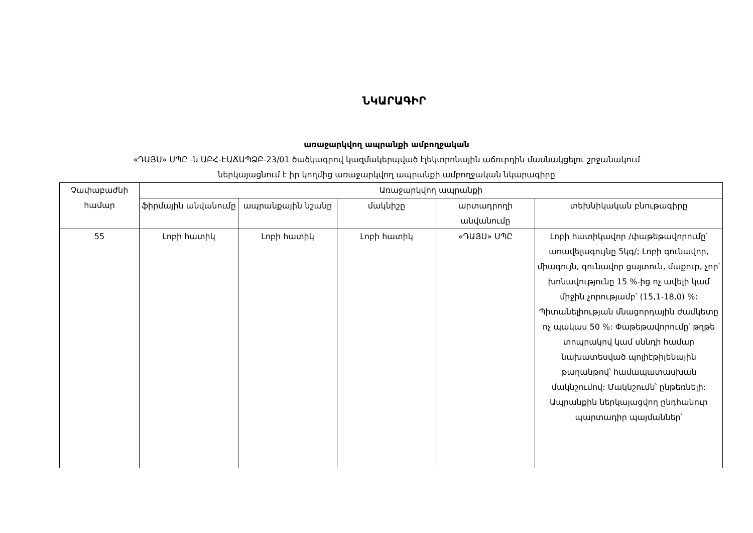ՆԿԱՐԱԳԻՐ
առաջարկվող ապրանքի ամբողջական
«ԴԱՅՍ» ՍՊԸ -ն ԱԲՀ-ԷԱՃԱՊՁԲ-23/01 ծածկագրով կազմակերպված էլեկտրոնային աճուրդին մասնակցելու շրջանակում
ներկայացնում է իր կողմից առաջարկվող ապրանքի ամբողջական նկարագիրը
| Չափաբաժնի համար | Առաջարկվող ապրանքի | | | | |
| --- | --- | --- | --- | --- | --- |
| | ֆիրմային անվանումը | ապրանքային նշանը | մակնիշը | արտադրողի անվանումը | տեխնիկական բնութագիրը |
| 55 | Լոբի հատիկ | Լոբի հատիկ | Լոբի հատիկ | «ԴԱՅՍ» ՍՊԸ | Լոբի հատիկավոր /փաթեթավորումը՝ առավելագույնը 5կգ/; Լոբի գունավոր, միագույն, գունավոր ցայտուն, մաքուր, չոր՝ խոնավությունը 15 %-ից ոչ ավելի կամ միջին չորությամբ՝ (15,1-18,0) %: Պիտանելիության մնացորդային ժամկետը ոչ պակաս 50 %: Փաթեթավորումը՝ թղթե տոպրակով կամ սննդի համար նախատեսված պոլիէթիլենային թաղանթով՝ համապատասխան մակնշումով: Մակնշումն՝ ընթեռնելի: Ապրանքին ներկայացվող ընդհանուր պարտադիր պայմաններ՝ |